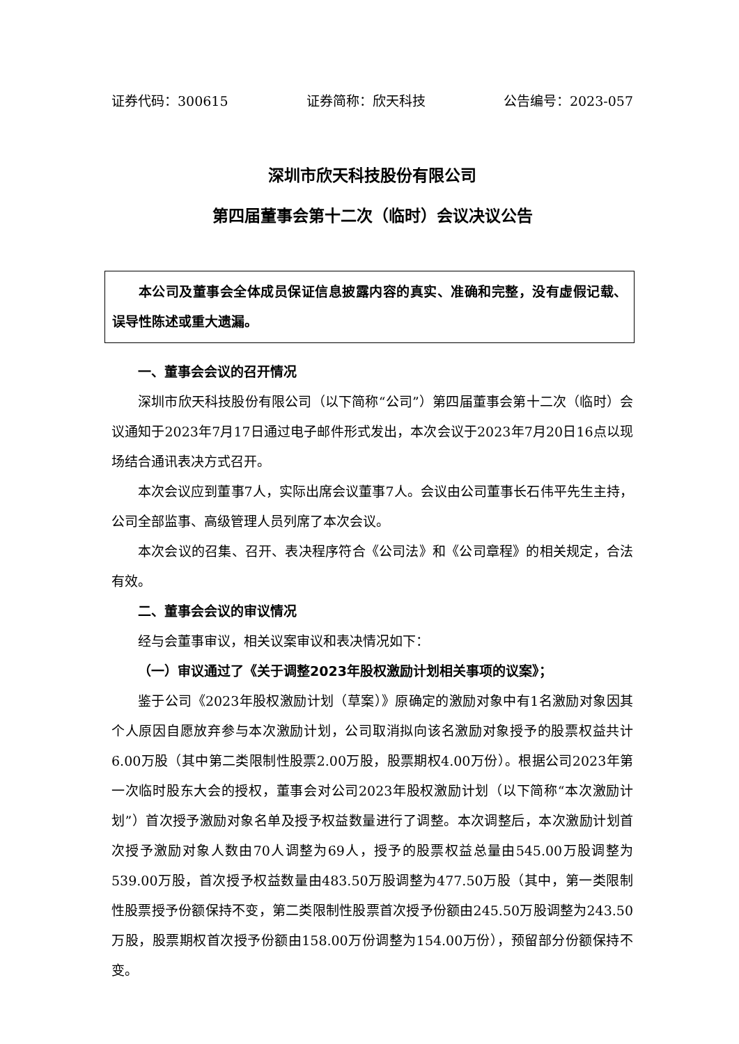证券代码：300615 证券简称：欣天科技 公告编号：2023-057
深圳市欣天科技股份有限公司
第四届董事会第十二次（临时）会议决议公告
本公司及董事会全体成员保证信息披露内容的真实、准确和完整，没有虚假记载、误导性陈述或重大遗漏。
一、董事会会议的召开情况
深圳市欣天科技股份有限公司（以下简称“公司”）第四届董事会第十二次（临时）会议通知于2023年7月17日通过电子邮件形式发出，本次会议于2023年7月20日16点以现场结合通讯表决方式召开。
本次会议应到董事7人，实际出席会议董事7人。会议由公司董事长石伟平先生主持，公司全部监事、高级管理人员列席了本次会议。
本次会议的召集、召开、表决程序符合《公司法》和《公司章程》的相关规定，合法有效。
二、董事会会议的审议情况
经与会董事审议，相关议案审议和表决情况如下：
（一）审议通过了《关于调整2023年股权激励计划相关事项的议案》；
鉴于公司《2023年股权激励计划（草案）》原确定的激励对象中有1名激励对象因其个人原因自愿放弃参与本次激励计划，公司取消拟向该名激励对象授予的股票权益共计6.00万股（其中第二类限制性股票2.00万股，股票期权4.00万份）。根据公司2023年第一次临时股东大会的授权，董事会对公司2023年股权激励计划（以下简称“本次激励计划”）首次授予激励对象名单及授予权益数量进行了调整。本次调整后，本次激励计划首次授予激励对象人数由70人调整为69人，授予的股票权益总量由545.00万股调整为539.00万股，首次授予权益数量由483.50万股调整为477.50万股（其中，第一类限制性股票授予份额保持不变，第二类限制性股票首次授予份额由245.50万股调整为243.50万股，股票期权首次授予份额由158.00万份调整为154.00万份），预留部分份额保持不变。